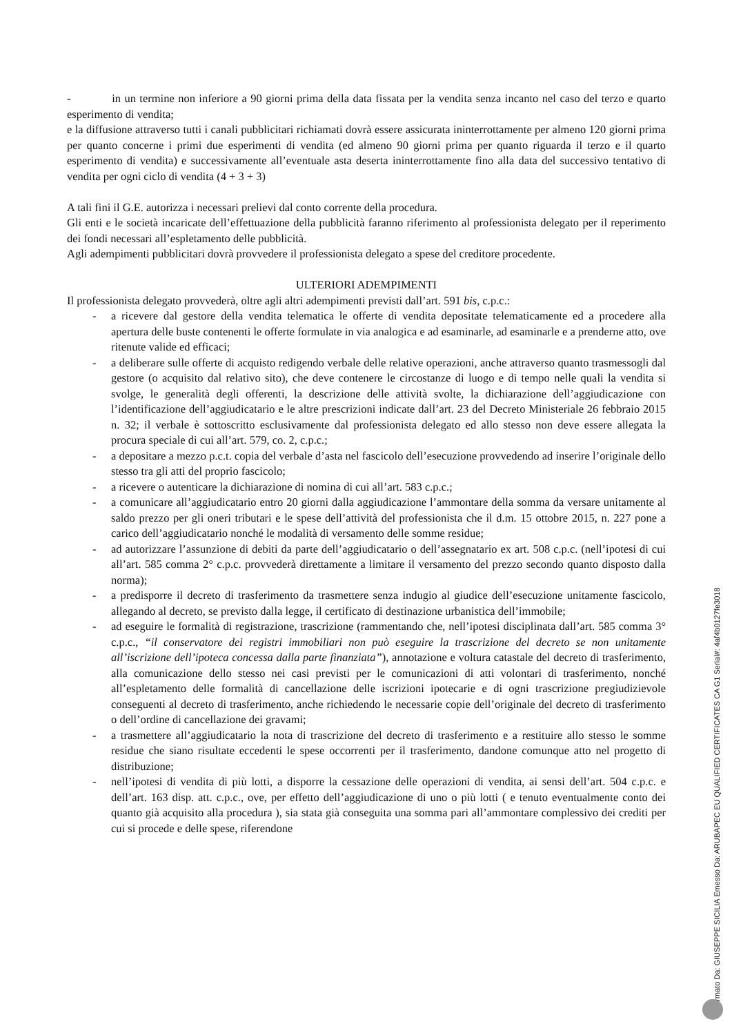- in un termine non inferiore a 90 giorni prima della data fissata per la vendita senza incanto nel caso del terzo e quarto esperimento di vendita;
e la diffusione attraverso tutti i canali pubblicitari richiamati dovrà essere assicurata ininterrottamente per almeno 120 giorni prima per quanto concerne i primi due esperimenti di vendita (ed almeno 90 giorni prima per quanto riguarda il terzo e il quarto esperimento di vendita) e successivamente all’eventuale asta deserta ininterrottamente fino alla data del successivo tentativo di vendita per ogni ciclo di vendita (4 + 3 + 3)
A tali fini il G.E. autorizza i necessari prelievi dal conto corrente della procedura.
Gli enti e le società incaricate dell’effettuazione della pubblicità faranno riferimento al professionista delegato per il reperimento dei fondi necessari all’espletamento delle pubblicità.
Agli adempimenti pubblicitari dovrà provvedere il professionista delegato a spese del creditore procedente.
ULTERIORI ADEMPIMENTI
Il professionista delegato provvederà, oltre agli altri adempimenti previsti dall’art. 591 bis, c.p.c.:
- a ricevere dal gestore della vendita telematica le offerte di vendita depositate telematicamente ed a procedere alla apertura delle buste contenenti le offerte formulate in via analogica e ad esaminarle, ad esaminarle e a prenderne atto, ove ritenute valide ed efficaci;
- a deliberare sulle offerte di acquisto redigendo verbale delle relative operazioni, anche attraverso quanto trasmessogli dal gestore (o acquisito dal relativo sito), che deve contenere le circostanze di luogo e di tempo nelle quali la vendita si svolge, le generalità degli offerenti, la descrizione delle attività svolte, la dichiarazione dell’aggiudicazione con l’identificazione dell’aggiudicatario e le altre prescrizioni indicate dall’art. 23 del Decreto Ministeriale 26 febbraio 2015 n. 32; il verbale è sottoscritto esclusivamente dal professionista delegato ed allo stesso non deve essere allegata la procura speciale di cui all’art. 579, co. 2, c.p.c.;
- a depositare a mezzo p.c.t. copia del verbale d’asta nel fascicolo dell’esecuzione provvedendo ad inserire l’originale dello stesso tra gli atti del proprio fascicolo;
- a ricevere o autenticare la dichiarazione di nomina di cui all’art. 583 c.p.c.;
- a comunicare all’aggiudicatario entro 20 giorni dalla aggiudicazione l’ammontare della somma da versare unitamente al saldo prezzo per gli oneri tributari e le spese dell’attività del professionista che il d.m. 15 ottobre 2015, n. 227 pone a carico dell’aggiudicatario nonché le modalità di versamento delle somme residue;
- ad autorizzare l’assunzione di debiti da parte dell’aggiudicatario o dell’assegnatario ex art. 508 c.p.c. (nell’ipotesi di cui all’art. 585 comma 2° c.p.c. provvederà direttamente a limitare il versamento del prezzo secondo quanto disposto dalla norma);
- a predisporre il decreto di trasferimento da trasmettere senza indugio al giudice dell’esecuzione unitamente fascicolo, allegando al decreto, se previsto dalla legge, il certificato di destinazione urbanistica dell’immobile;
- ad eseguire le formalità di registrazione, trascrizione (rammentando che, nell’ipotesi disciplinata dall’art. 585 comma 3° c.p.c., “il conservatore dei registri immobiliari non può eseguire la trascrizione del decreto se non unitamente all’iscrizione dell’ipoteca concessa dalla parte finanziata”), annotazione e voltura catastale del decreto di trasferimento, alla comunicazione dello stesso nei casi previsti per le comunicazioni di atti volontari di trasferimento, nonché all’espletamento delle formalità di cancellazione delle iscrizioni ipotecarie e di ogni trascrizione pregiudizievole conseguenti al decreto di trasferimento, anche richiedendo le necessarie copie dell’originale del decreto di trasferimento o dell’ordine di cancellazione dei gravami;
- a trasmettere all’aggiudicatario la nota di trascrizione del decreto di trasferimento e a restituire allo stesso le somme residue che siano risultate eccedenti le spese occorrenti per il trasferimento, dandone comunque atto nel progetto di distribuzione;
- nell’ipotesi di vendita di più lotti, a disporre la cessazione delle operazioni di vendita, ai sensi dell’art. 504 c.p.c. e dell’art. 163 disp. att. c.p.c., ove, per effetto dell’aggiudicazione di uno o più lotti ( e tenuto eventualmente conto dei quanto già acquisito alla procedura ), sia stata già conseguita una somma pari all’ammontare complessivo dei crediti per cui si procede e delle spese, riferendone
Firmato Da: GIUSEPPE SICILIA Emesso Da: ARUBAPEC EU QUALIFIED CERTIFICATES CA G1 Serial#: 4af4b0127fe3018